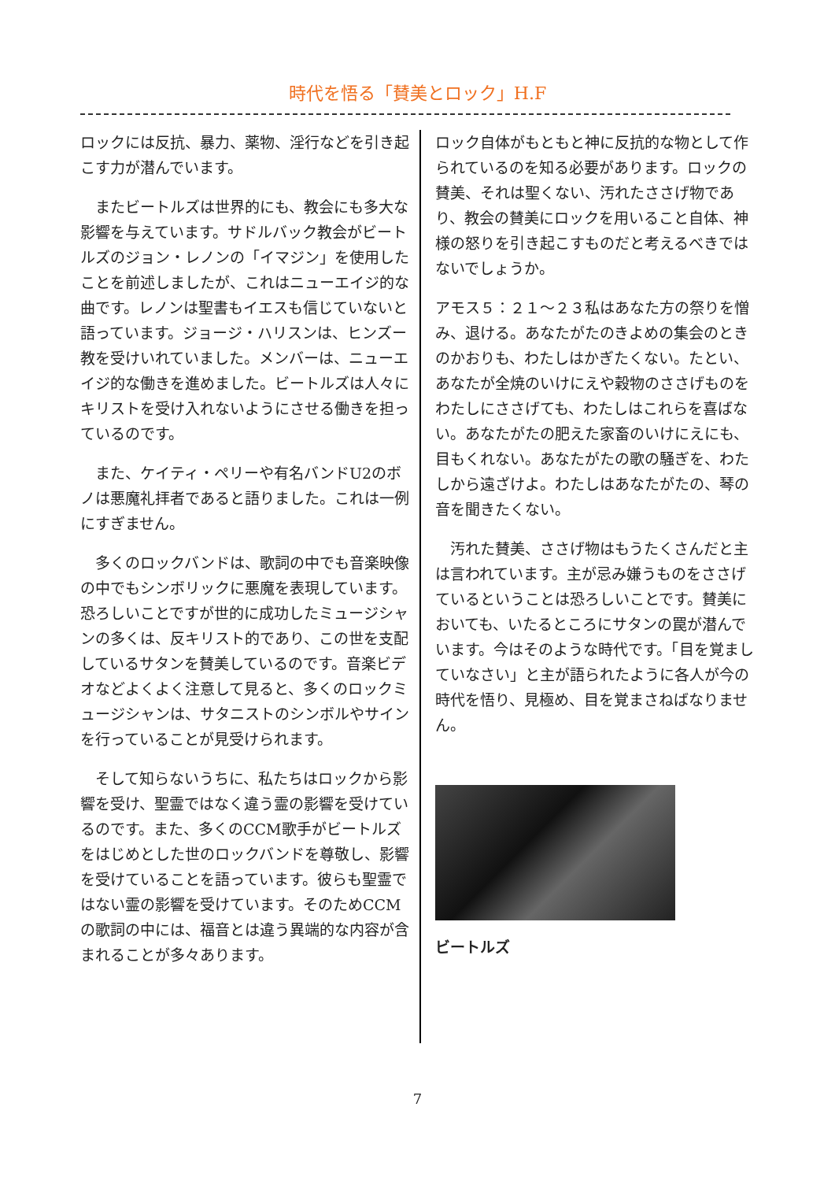時代を悟る「賛美とロック」H.F
ロックには反抗、暴力、薬物、淫行などを引き起こす力が潜んでいます。
　またビートルズは世界的にも、教会にも多大な影響を与えています。サドルバック教会がビートルズのジョン・レノンの「イマジン」を使用したことを前述しましたが、これはニューエイジ的な曲です。レノンは聖書もイエスも信じていないと語っています。ジョージ・ハリスンは、ヒンズー教を受けいれていました。メンバーは、ニューエイジ的な働きを進めました。ビートルズは人々にキリストを受け入れないようにさせる働きを担っているのです。
　また、ケイティ・ペリーや有名バンドU2のボノは悪魔礼拝者であると語りました。これは一例にすぎません。
　多くのロックバンドは、歌詞の中でも音楽映像の中でもシンボリックに悪魔を表現しています。恐ろしいことですが世的に成功したミュージシャンの多くは、反キリスト的であり、この世を支配しているサタンを賛美しているのです。音楽ビデオなどよくよく注意して見ると、多くのロックミュージシャンは、サタニストのシンボルやサインを行っていることが見受けられます。
　そして知らないうちに、私たちはロックから影響を受け、聖霊ではなく違う霊の影響を受けているのです。また、多くのCCM歌手がビートルズをはじめとした世のロックバンドを尊敬し、影響を受けていることを語っています。彼らも聖霊ではない霊の影響を受けています。そのためCCMの歌詞の中には、福音とは違う異端的な内容が含まれることが多々あります。
ロック自体がもともと神に反抗的な物として作られているのを知る必要があります。ロックの賛美、それは聖くない、汚れたささげ物であり、教会の賛美にロックを用いること自体、神様の怒りを引き起こすものだと考えるべきではないでしょうか。
アモス５：２１～２３私はあなた方の祭りを憎み、退ける。あなたがたのきよめの集会のときのかおりも、わたしはかぎたくない。たとい、あなたが全焼のいけにえや穀物のささげものをわたしにささげても、わたしはこれらを喜ばない。あなたがたの肥えた家畜のいけにえにも、目もくれない。あなたがたの歌の騒ぎを、わたしから遠ざけよ。わたしはあなたがたの、琴の音を聞きたくない。
　汚れた賛美、ささげ物はもうたくさんだと主は言われています。主が忌み嫌うものをささげているということは恐ろしいことです。賛美においても、いたるところにサタンの罠が潜んでいます。今はそのような時代です。「目を覚ましていなさい」と主が語られたように各人が今の時代を悟り、見極め、目を覚まさねばなりません。
ビートルズ
7